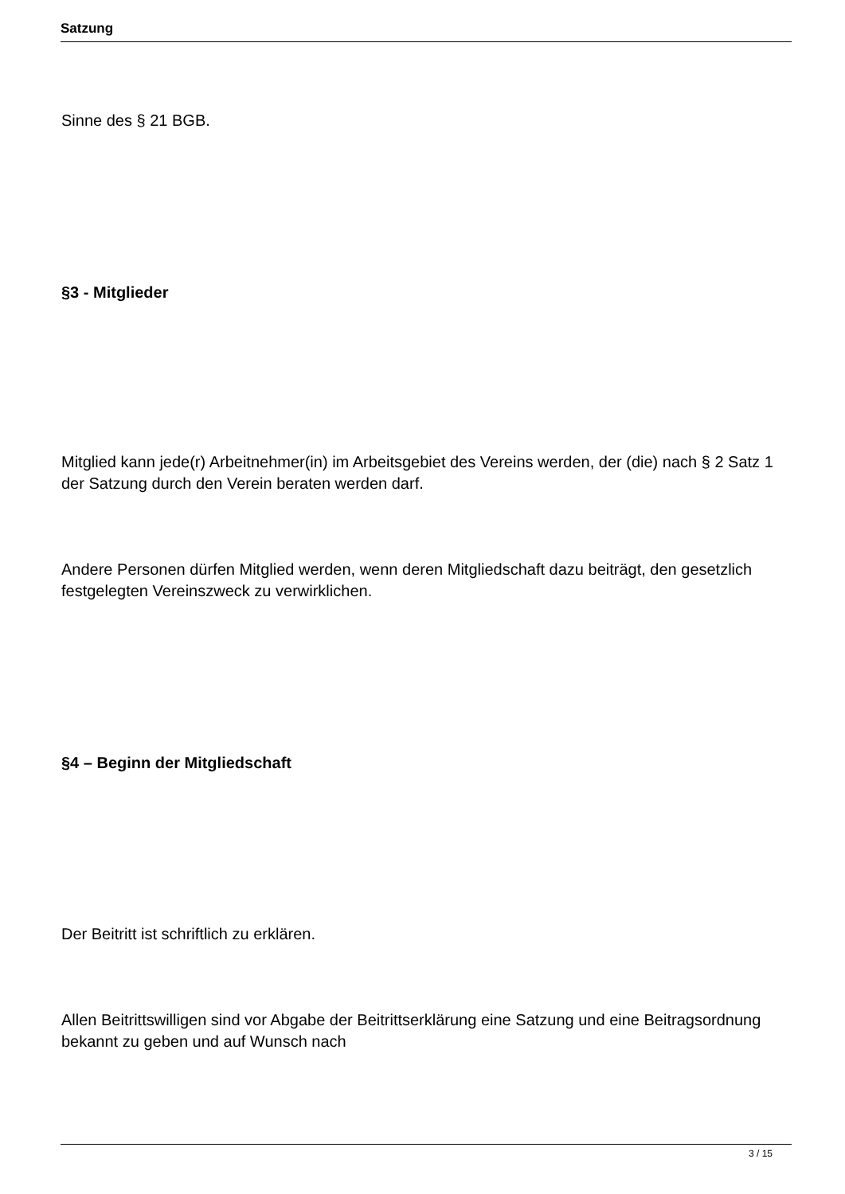Satzung
Sinne des § 21 BGB.
§3 - Mitglieder
Mitglied kann jede(r) Arbeitnehmer(in) im Arbeitsgebiet des Vereins werden, der (die) nach § 2 Satz 1 der Satzung durch den Verein beraten werden darf.
Andere Personen dürfen Mitglied werden, wenn deren Mitgliedschaft dazu beiträgt, den gesetzlich festgelegten Vereinszweck zu verwirklichen.
§4 – Beginn der Mitgliedschaft
Der Beitritt ist schriftlich zu erklären.
Allen Beitrittswilligen sind vor Abgabe der Beitrittserklärung eine Satzung und eine Beitragsordnung bekannt zu geben und auf Wunsch nach
3 / 15